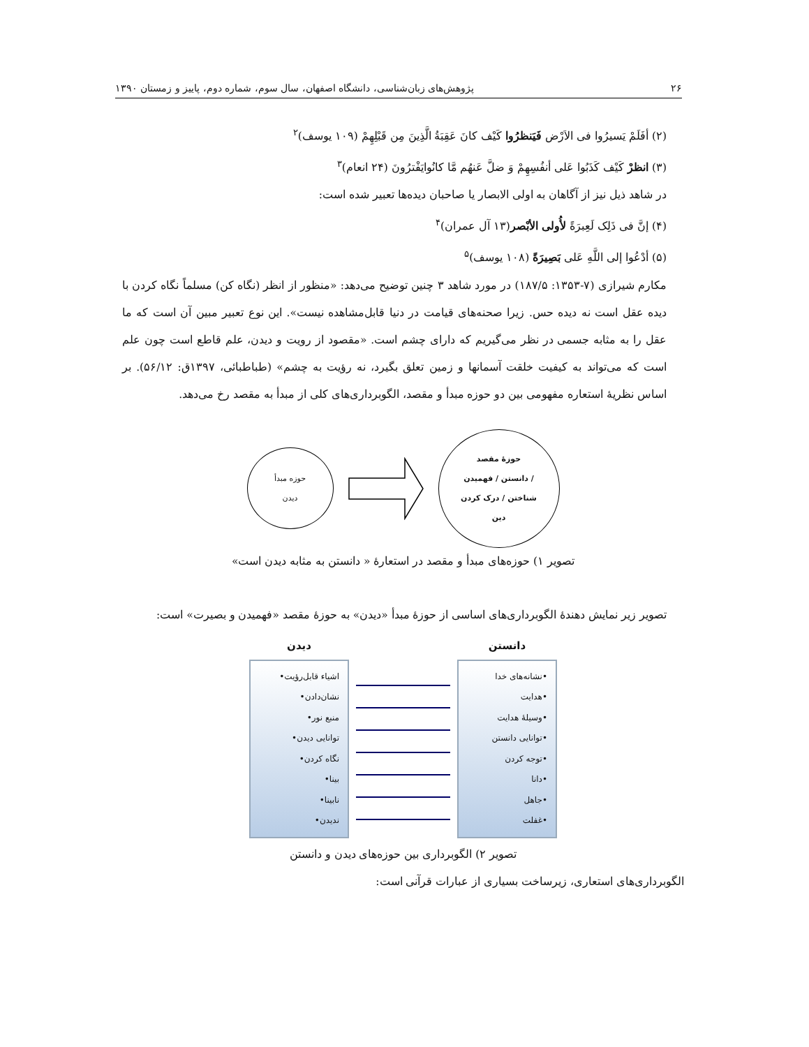۲۶ پژوهش‌های زبان‌شناسی، دانشگاه اصفهان، سال سوم، شماره دوم، پاییز و زمستان ۱۳۹۰
(۲) أفَلَمْ یَسیرُوا فی الاَرْض فَیَنظرُوا کَیْف کانَ عَقِبَةُ الَّذِینَ مِن قَبْلِهِمْ (۱۰۹ یوسف)<sup>۲</sup>
(۳) انظرْ کَیْف کَذَبُوا عَلی أنفُسِهِمْ وَ ضلَّ عَنهُم مَّا کانُوایَفْترُونَ (۲۴ انعام)<sup>۳</sup>
در شاهد ذیل نیز از آگاهان به اولی الابصار یا صاحبان دیده‌ها تعبیر شده است:
(۴) إنَّ فی ذَلِک لَعِبرَةً لأُولی الأبْصر(۱۳ آل عمران)<sup>۴</sup>
(۵) أدْعُوا إلی اللَّهِ عَلی بَصِیرَةً (۱۰۸ یوسف)<sup>۵</sup>
مکارم شیرازی (۷-۱۳۵۳: ۱۸۷/۵) در مورد شاهد ۳ چنین توضیح می‌دهد: «منظور از انظر (نگاه کن) مسلماً نگاه کردن با دیده عقل است نه دیده حس. زیرا صحنه‌های قیامت در دنیا قابل‌مشاهده نیست». این نوع تعبیر مبین آن است که ما عقل را به مثابه جسمی در نظر می‌گیریم که دارای چشم است. «مقصود از رویت و دیدن، علم قاطع است چون علم است که می‌تواند به کیفیت خلقت آسمانها و زمین تعلق بگیرد، نه رؤیت به چشم» (طباطبائی، ۱۳۹۷ق: ۵۶/۱۲). بر اساس نظریهٔ استعاره مفهومی بین دو حوزه مبدأ و مقصد، الگوبرداری‌های کلی از مبدأ به مقصد رخ می‌دهد.
حوزه مبدأ
دیدن
حوزۀ مقصد
دانستن / فهمیدن /
شناختن / درک کردن
دین
تصویر ۱) حوزه‌های مبدأ و مقصد در استعارۀ « دانستن به مثابه دیدن است»
تصویر زیر نمایش دهندۀ الگوبرداری‌های اساسی از حوزۀ مبدأ «دیدن» به حوزۀ مقصد «فهمیدن و بصیرت» است:
دانستن
•نشانه‌های خدا
•هدایت
•وسیلۀ هدایت
•توانایی دانستن
•توجه کردن
•دانا
•جاهل
•غفلت
دیدن
اشیاء قابل‌رؤیت•
نشان‌دادن•
منبع نور•
توانایی دیدن•
نگاه کردن•
بینا•
نابینا•
ندیدن•
تصویر ۲) الگوبرداری بین حوزه‌های دیدن و دانستن
الگوبرداری‌های استعاری، زیرساخت بسیاری از عبارات قرآنی است: